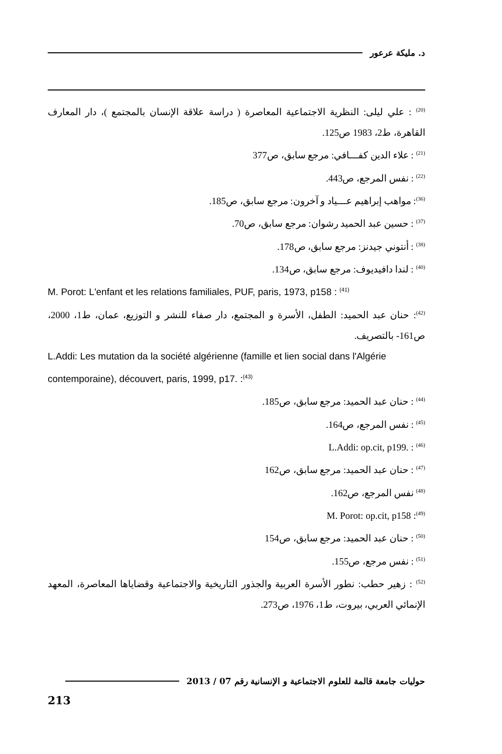د. مليكة عرعور
<sup>(20)</sup> : علي ليلى: النظرية الاجتماعية المعاصرة ( دراسة علاقة الإنسان بالمجتمع )، دار المعارف القاهرة، ط2، 1983 ص125.
<sup>(21)</sup> : علاء الدين كفـــافي: مرجع سابق، ص377
<sup>(22)</sup> : نفس المرجع، ص443.
<sup>(36)</sup>: مواهب إبراهيم عـــياد و آخرون: مرجع سابق، ص185.
<sup>(37)</sup> : حسين عبد الحميد رشوان: مرجع سابق، ص70.
<sup>(38)</sup> : أنتوني جيدنز: مرجع سابق، ص178.
<sup>(40)</sup> : لندا دافيديوف: مرجع سابق، ص134.
M. Porot: L'enfant et les relations familiales, PUF, paris, 1973, p158 : <sup>(41)</sup>
<sup>(42)</sup>: حنان عبد الحميد: الطفل، الأسرة و المجتمع، دار صفاء للنشر و التوزيع، عمان، ط1، 2000، ص161- بالتصريف.
L.Addi: Les mutation da la société algérienne (famille et lien social dans l'Algérie contemporaine), découvert, paris, 1999, p17. :<sup>(43)</sup>
<sup>(44)</sup> : حنان عبد الحميد: مرجع سابق، ص185.
<sup>(45)</sup> : نفس المرجع، ص164.
<sup>(46)</sup> : L.Addi: op.cit, p199.
<sup>(47)</sup> : حنان عبد الحميد: مرجع سابق، ص162
<sup>(48)</sup> نفس المرجع، ص162.
<sup>(49)</sup>: M. Porot: op.cit, p158
<sup>(50)</sup> : حنان عبد الحميد: مرجع سابق، ص154
<sup>(51)</sup> : نفس مرجع، ص155.
<sup>(52)</sup> : زهير حطب: نطور الأسرة العربية والجذور التاريخية والاجتماعية وقضاياها المعاصرة، المعهد الإنمائي العربي، بيروت، ط1، 1976، ص273.
حوليات جامعة قالمة للعلوم الاجتماعية و الإنسانية رقم 07 / 2013
213